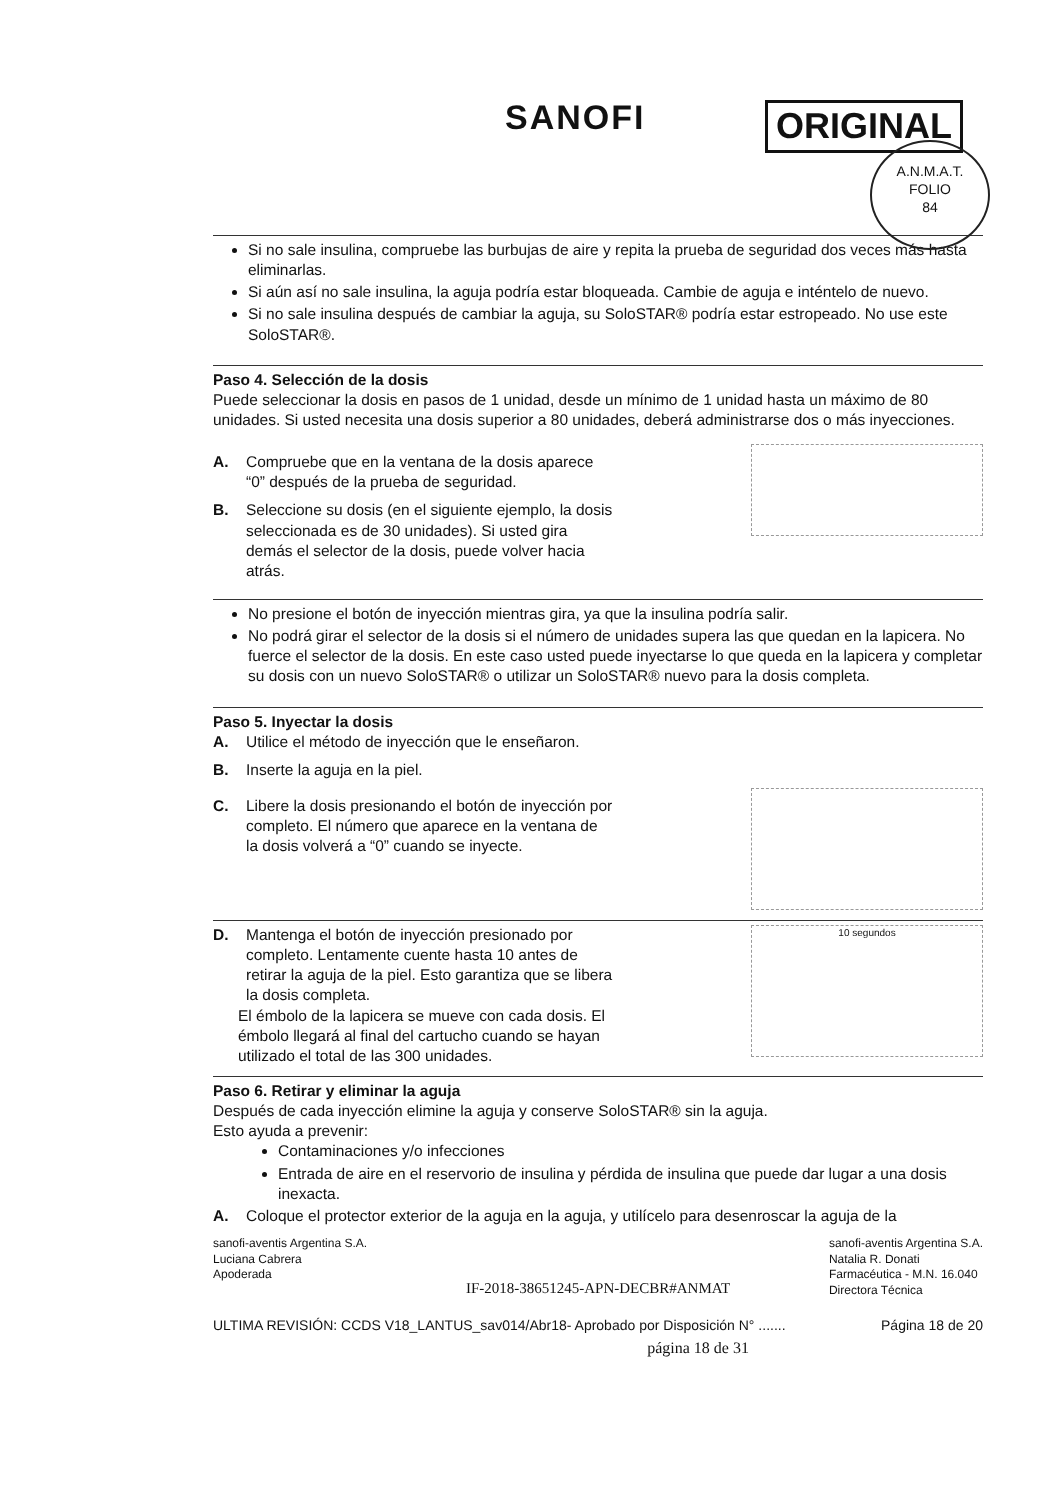SANOFI ORIGINAL
A.N.M.A.T.
FOLIO
84
Si no sale insulina, compruebe las burbujas de aire y repita la prueba de seguridad dos veces más hasta eliminarlas.
Si aún así no sale insulina, la aguja podría estar bloqueada. Cambie de aguja e inténtelo de nuevo.
Si no sale insulina después de cambiar la aguja, su SoloSTAR® podría estar estropeado. No use este SoloSTAR®.
Paso 4. Selección de la dosis
Puede seleccionar la dosis en pasos de 1 unidad, desde un mínimo de 1 unidad hasta un máximo de 80 unidades. Si usted necesita una dosis superior a 80 unidades, deberá administrarse dos o más inyecciones.
A. Compruebe que en la ventana de la dosis aparece “0” después de la prueba de seguridad.
B. Seleccione su dosis (en el siguiente ejemplo, la dosis seleccionada es de 30 unidades). Si usted gira demás el selector de la dosis, puede volver hacia atrás.
No presione el botón de inyección mientras gira, ya que la insulina podría salir.
No podrá girar el selector de la dosis si el número de unidades supera las que quedan en la lapicera. No fuerce el selector de la dosis. En este caso usted puede inyectarse lo que queda en la lapicera y completar su dosis con un nuevo SoloSTAR® o utilizar un SoloSTAR® nuevo para la dosis completa.
Paso 5. Inyectar la dosis
A. Utilice el método de inyección que le enseñaron.
B. Inserte la aguja en la piel.
C. Libere la dosis presionando el botón de inyección por completo. El número que aparece en la ventana de la dosis volverá a “0” cuando se inyecte.
D. Mantenga el botón de inyección presionado por completo. Lentamente cuente hasta 10 antes de retirar la aguja de la piel. Esto garantiza que se libera la dosis completa.
El émbolo de la lapicera se mueve con cada dosis. El émbolo llegará al final del cartucho cuando se hayan utilizado el total de las 300 unidades.
10 segundos
Paso 6. Retirar y eliminar la aguja
Después de cada inyección elimine la aguja y conserve SoloSTAR® sin la aguja.
Esto ayuda a prevenir:
Contaminaciones y/o infecciones
Entrada de aire en el reservorio de insulina y pérdida de insulina que puede dar lugar a una dosis inexacta.
A. Coloque el protector exterior de la aguja en la aguja, y utilícelo para desenroscar la aguja de la
sanofi-aventis Argentina S.A.
Luciana Cabrera
Apoderada IF-2018-38651245-APN-DECBR#ANMAT sanofi-aventis Argentina S.A.
Natalia R. Donati
Farmacéutica - M.N. 16.040
Directora Técnica
ULTIMA REVISIÓN: CCDS V18_LANTUS_sav014/Abr18- Aprobado por Disposición N° ....... Página 18 de 20
página 18 de 31